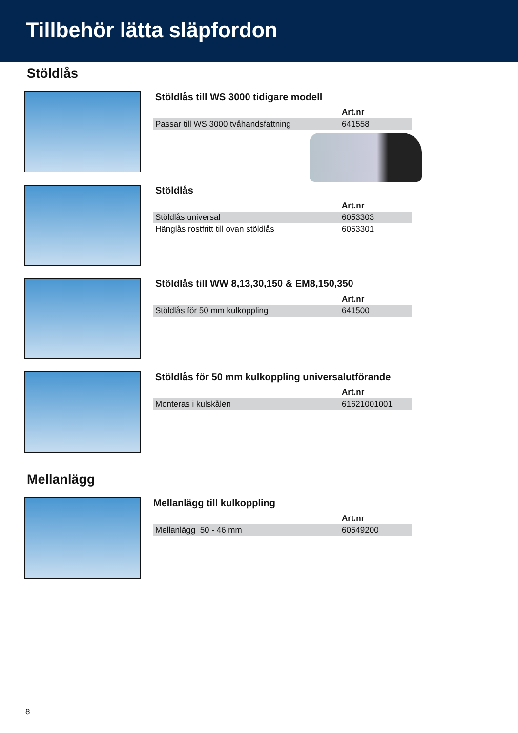Tillbehör lätta släpfordon
Stöldlås
Stöldlås till WS 3000 tidigare modell
| | Art.nr |
| Passar till WS 3000 tvåhandsfattning | 641558 |
Stöldlås
| | Art.nr |
| Stöldlås universal | 6053303 |
| Hänglås rostfritt till ovan stöldlås | 6053301 |
Stöldlås till WW 8,13,30,150 & EM8,150,350
| | Art.nr |
| Stöldlås för 50 mm kulkoppling | 641500 |
Stöldlås för 50 mm kulkoppling universalutförande
| | Art.nr |
| Monteras i kulskålen | 61621001001 |
Mellanlägg
Mellanlägg till kulkoppling
| | Art.nr |
| Mellanlägg 50 - 46 mm | 60549200 |
8